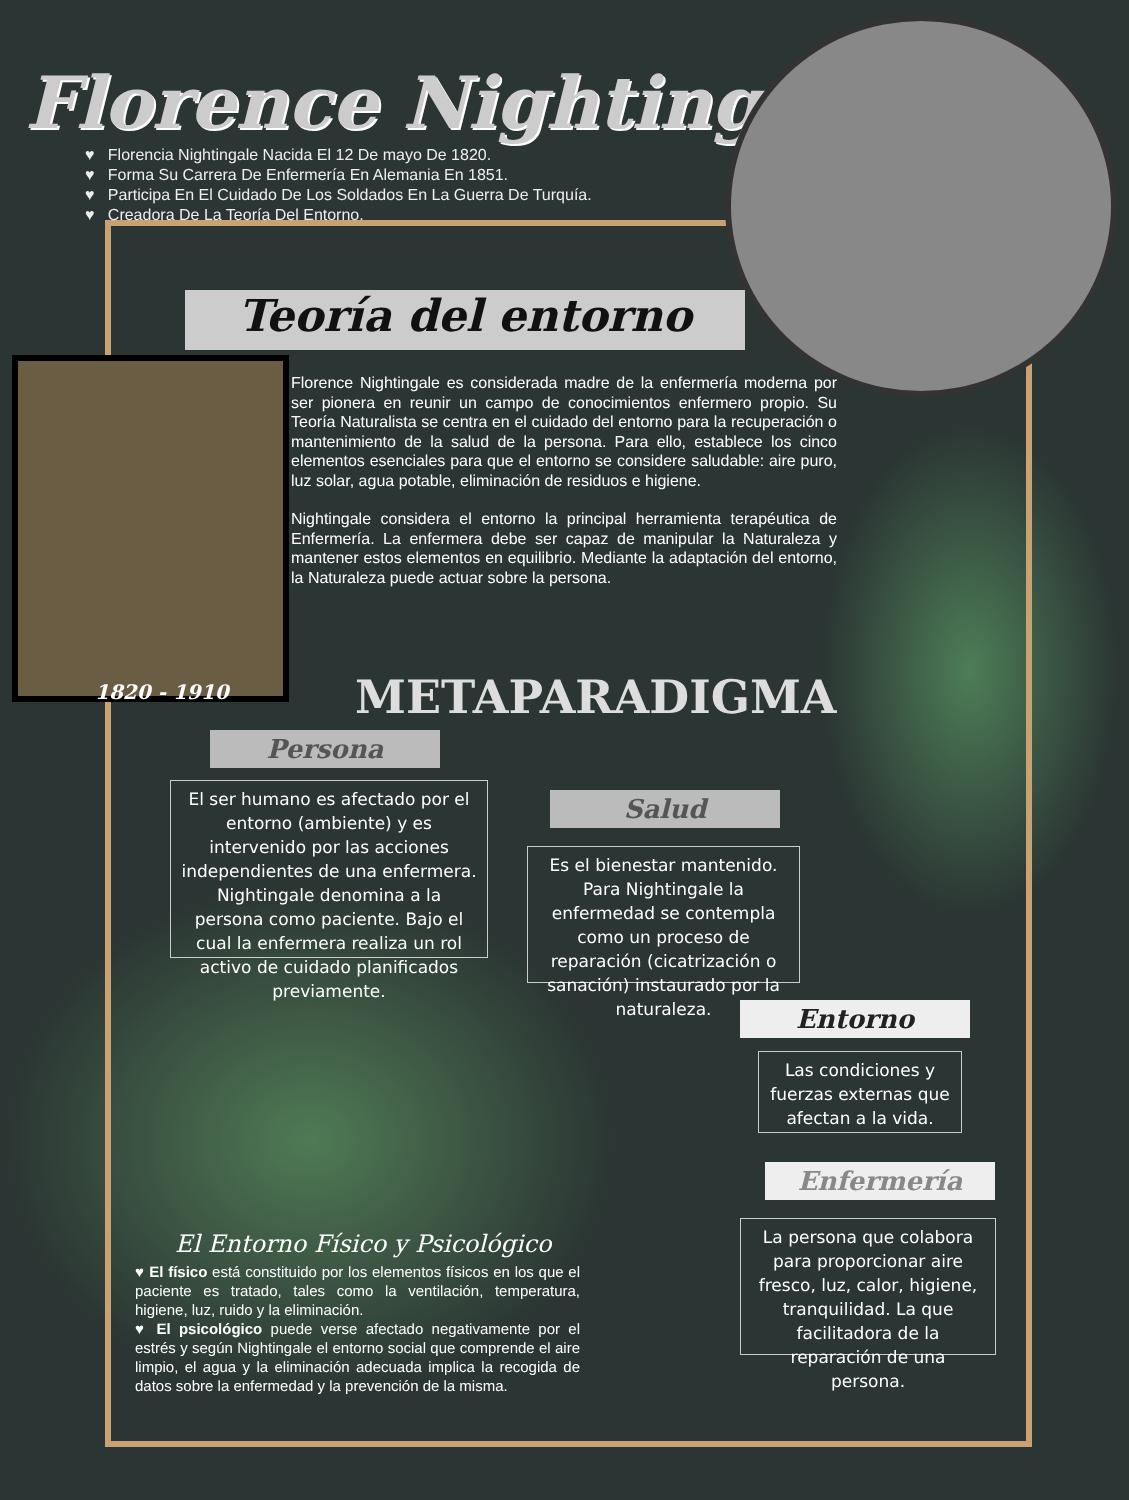Florence Nightingale
♥ Florencia Nightingale Nacida El 12 De mayo De 1820.
♥ Forma Su Carrera De Enfermería En Alemania En 1851.
♥ Participa En El Cuidado De Los Soldados En La Guerra De Turquía.
♥ Creadora De La Teoría Del Entorno.
Teoría del entorno
1820 - 1910
Florence Nightingale es considerada madre de la enfermería moderna por ser pionera en reunir un campo de conocimientos enfermero propio. Su Teoría Naturalista se centra en el cuidado del entorno para la recuperación o mantenimiento de la salud de la persona. Para ello, establece los cinco elementos esenciales para que el entorno se considere saludable: aire puro, luz solar, agua potable, eliminación de residuos e higiene.
Nightingale considera el entorno la principal herramienta terapéutica de Enfermería. La enfermera debe ser capaz de manipular la Naturaleza y mantener estos elementos en equilibrio. Mediante la adaptación del entorno, la Naturaleza puede actuar sobre la persona.
METAPARADIGMA
Persona
El ser humano es afectado por el entorno (ambiente) y es intervenido por las acciones independientes de una enfermera. Nightingale denomina a la persona como paciente. Bajo el cual la enfermera realiza un rol activo de cuidado planificados previamente.
Salud
Es el bienestar mantenido. Para Nightingale la enfermedad se contempla como un proceso de reparación (cicatrización o sanación) instaurado por la naturaleza.
Entorno
Las condiciones y fuerzas externas que afectan a la vida.
Enfermería
La persona que colabora para proporcionar aire fresco, luz, calor, higiene, tranquilidad. La que facilitadora de la reparación de una persona.
El Entorno Físico y Psicológico
♥ El físico está constituido por los elementos físicos en los que el paciente es tratado, tales como la ventilación, temperatura, higiene, luz, ruido y la eliminación.
♥ El psicológico puede verse afectado negativamente por el estrés y según Nightingale el entorno social que comprende el aire limpio, el agua y la eliminación adecuada implica la recogida de datos sobre la enfermedad y la prevención de la misma.